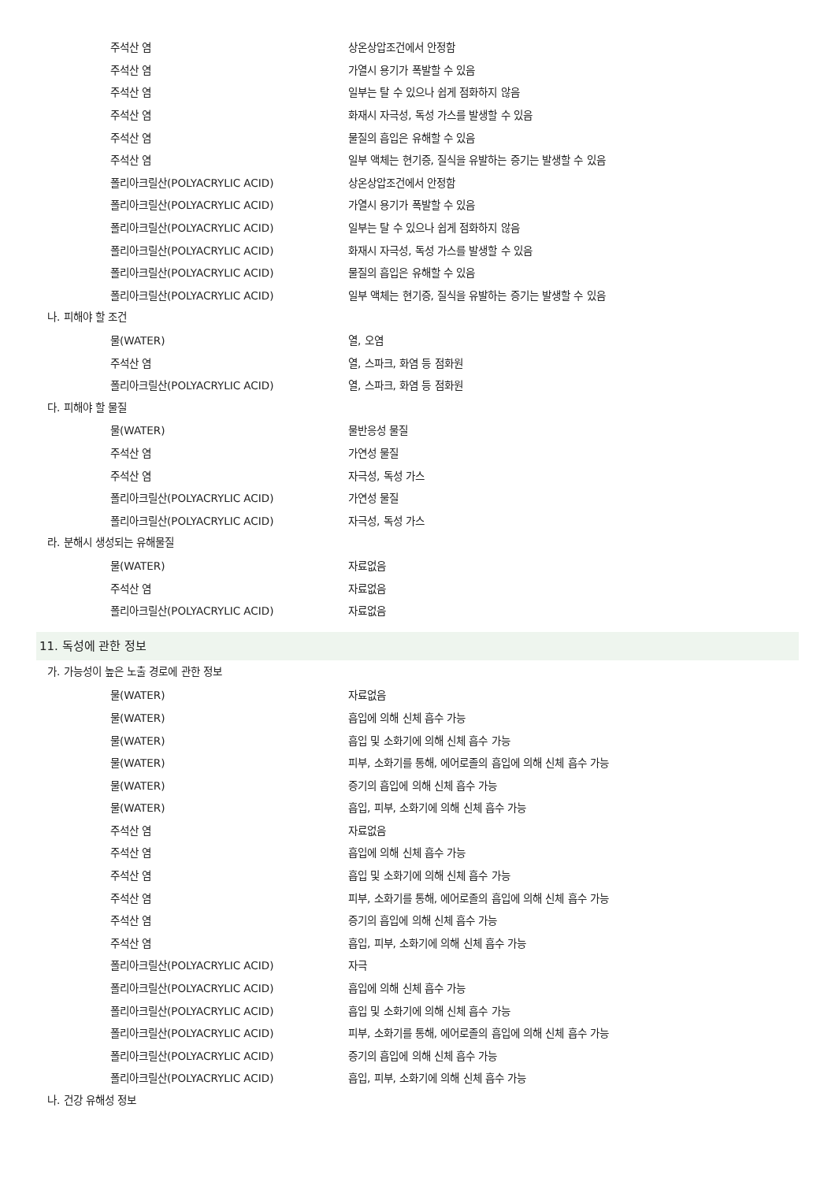| 주석산 염 | 상온상압조건에서 안정함 |
| 주석산 염 | 가열시 용기가 폭발할 수 있음 |
| 주석산 염 | 일부는 탈 수 있으나 쉽게 점화하지 않음 |
| 주석산 염 | 화재시 자극성, 독성 가스를 발생할 수 있음 |
| 주석산 염 | 물질의 흡입은 유해할 수 있음 |
| 주석산 염 | 일부 액체는 현기증, 질식을 유발하는 증기는 발생할 수 있음 |
| 폴리아크릴산(POLYACRYLIC ACID) | 상온상압조건에서 안정함 |
| 폴리아크릴산(POLYACRYLIC ACID) | 가열시 용기가 폭발할 수 있음 |
| 폴리아크릴산(POLYACRYLIC ACID) | 일부는 탈 수 있으나 쉽게 점화하지 않음 |
| 폴리아크릴산(POLYACRYLIC ACID) | 화재시 자극성, 독성 가스를 발생할 수 있음 |
| 폴리아크릴산(POLYACRYLIC ACID) | 물질의 흡입은 유해할 수 있음 |
| 폴리아크릴산(POLYACRYLIC ACID) | 일부 액체는 현기증, 질식을 유발하는 증기는 발생할 수 있음 |
나. 피해야 할 조건
| 물(WATER) | 열, 오염 |
| 주석산 염 | 열, 스파크, 화염 등 점화원 |
| 폴리아크릴산(POLYACRYLIC ACID) | 열, 스파크, 화염 등 점화원 |
다. 피해야 할 물질
| 물(WATER) | 물반응성 물질 |
| 주석산 염 | 가연성 물질 |
| 주석산 염 | 자극성, 독성 가스 |
| 폴리아크릴산(POLYACRYLIC ACID) | 가연성 물질 |
| 폴리아크릴산(POLYACRYLIC ACID) | 자극성, 독성 가스 |
라. 분해시 생성되는 유해물질
| 물(WATER) | 자료없음 |
| 주석산 염 | 자료없음 |
| 폴리아크릴산(POLYACRYLIC ACID) | 자료없음 |
11. 독성에 관한 정보
가. 가능성이 높은 노출 경로에 관한 정보
| 물(WATER) | 자료없음 |
| 물(WATER) | 흡입에 의해 신체 흡수 가능 |
| 물(WATER) | 흡입 및 소화기에 의해 신체 흡수 가능 |
| 물(WATER) | 피부, 소화기를 통해, 에어로졸의 흡입에 의해 신체 흡수 가능 |
| 물(WATER) | 증기의 흡입에 의해 신체 흡수 가능 |
| 물(WATER) | 흡입, 피부, 소화기에 의해 신체 흡수 가능 |
| 주석산 염 | 자료없음 |
| 주석산 염 | 흡입에 의해 신체 흡수 가능 |
| 주석산 염 | 흡입 및 소화기에 의해 신체 흡수 가능 |
| 주석산 염 | 피부, 소화기를 통해, 에어로졸의 흡입에 의해 신체 흡수 가능 |
| 주석산 염 | 증기의 흡입에 의해 신체 흡수 가능 |
| 주석산 염 | 흡입, 피부, 소화기에 의해 신체 흡수 가능 |
| 폴리아크릴산(POLYACRYLIC ACID) | 자극 |
| 폴리아크릴산(POLYACRYLIC ACID) | 흡입에 의해 신체 흡수 가능 |
| 폴리아크릴산(POLYACRYLIC ACID) | 흡입 및 소화기에 의해 신체 흡수 가능 |
| 폴리아크릴산(POLYACRYLIC ACID) | 피부, 소화기를 통해, 에어로졸의 흡입에 의해 신체 흡수 가능 |
| 폴리아크릴산(POLYACRYLIC ACID) | 증기의 흡입에 의해 신체 흡수 가능 |
| 폴리아크릴산(POLYACRYLIC ACID) | 흡입, 피부, 소화기에 의해 신체 흡수 가능 |
나. 건강 유해성 정보